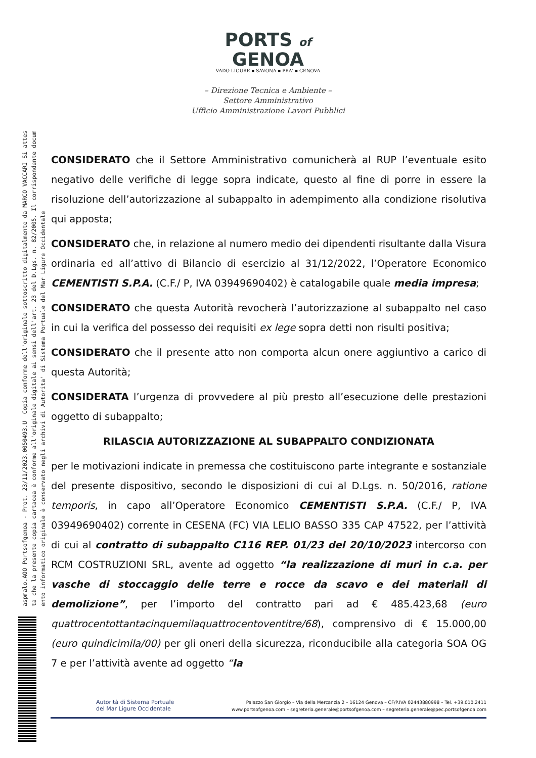aspmalo.AOO Portsofgenoa - Prot. 23/11/2023.0050493.U Copia conforme dell'originale sottoscritto digitalmente da MARCO VACCARI Si attes
ta che la presente copia cartacea è conforme all'originale digitale ai sensi dell'art. 23 del D.Lgs. n. 82/2005. Il corrispondente docum
ento informatico originale è conservato negli archivi di Autorita' di Sistema Portuale del Mar Ligure Occidentale
PORTS of
GENOA
VADO LIGURE ▪ SAVONA ▪ PRA' ▪ GENOVA
– Direzione Tecnica e Ambiente –
Settore Amministrativo
Ufficio Amministrazione Lavori Pubblici
CONSIDERATO che il Settore Amministrativo comunicherà al RUP l’eventuale esito negativo delle verifiche di legge sopra indicate, questo al fine di porre in essere la risoluzione dell’autorizzazione al subappalto in adempimento alla condizione risolutiva qui apposta;
CONSIDERATO che, in relazione al numero medio dei dipendenti risultante dalla Visura ordinaria ed all’attivo di Bilancio di esercizio al 31/12/2022, l’Operatore Economico CEMENTISTI S.P.A. (C.F./ P, IVA 03949690402) è catalogabile quale media impresa;
CONSIDERATO che questa Autorità revocherà l’autorizzazione al subappalto nel caso in cui la verifica del possesso dei requisiti ex lege sopra detti non risulti positiva;
CONSIDERATO che il presente atto non comporta alcun onere aggiuntivo a carico di questa Autorità;
CONSIDERATA l’urgenza di provvedere al più presto all’esecuzione delle prestazioni oggetto di subappalto;
RILASCIA AUTORIZZAZIONE AL SUBAPPALTO CONDIZIONATA
per le motivazioni indicate in premessa che costituiscono parte integrante e sostanziale del presente dispositivo, secondo le disposizioni di cui al D.Lgs. n. 50/2016, ratione temporis, in capo all’Operatore Economico CEMENTISTI S.P.A. (C.F./ P, IVA 03949690402) corrente in CESENA (FC) VIA LELIO BASSO 335 CAP 47522, per l’attività di cui al contratto di subappalto C116 REP. 01/23 del 20/10/2023 intercorso con RCM COSTRUZIONI SRL, avente ad oggetto “la realizzazione di muri in c.a. per vasche di stoccaggio delle terre e rocce da scavo e dei materiali di demolizione”, per l’importo del contratto pari ad € 485.423,68 (euro quattrocentottantacinquemilaquattrocentoventitre/68), comprensivo di € 15.000,00 (euro quindicimila/00) per gli oneri della sicurezza, riconducibile alla categoria SOA OG 7 e per l’attività avente ad oggetto “la
Autorità di Sistema Portuale
del Mar Ligure Occidentale
Palazzo San Giorgio – Via della Mercanzia 2 – 16124 Genova – CF/P.IVA 02443880998 – Tel. +39.010.2411
www.portsofgenoa.com – segreteria.generale@portsofgenoa.com – segreteria.generale@pec.portsofgenoa.com